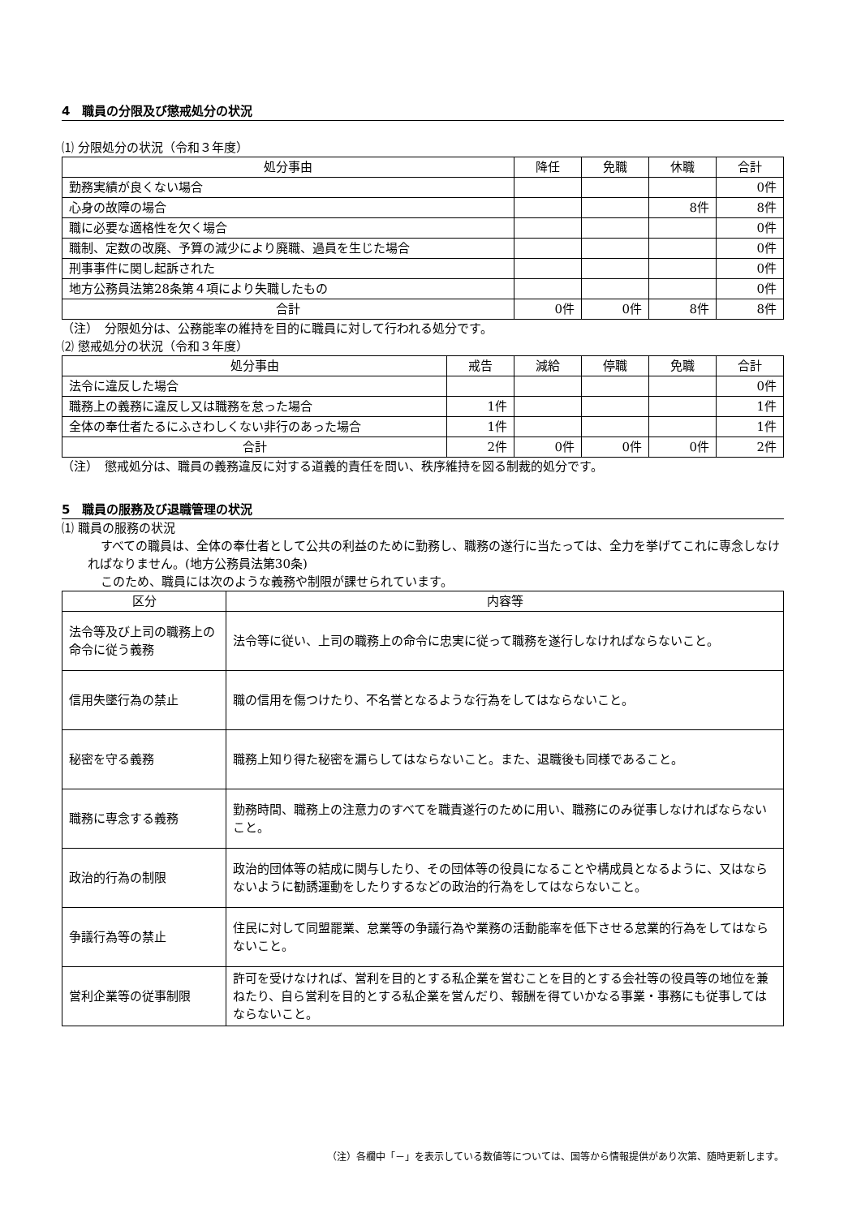4　職員の分限及び懲戒処分の状況
⑴ 分限処分の状況（令和３年度）
| 処分事由 | 降任 | 免職 | 休職 | 合計 |
| --- | --- | --- | --- | --- |
| 勤務実績が良くない場合 | | | | 0件 |
| 心身の故障の場合 | | | 8件 | 8件 |
| 職に必要な適格性を欠く場合 | | | | 0件 |
| 職制、定数の改廃、予算の減少により廃職、過員を生じた場合 | | | | 0件 |
| 刑事事件に関し起訴された | | | | 0件 |
| 地方公務員法第28条第４項により失職したもの | | | | 0件 |
| 合計 | 0件 | 0件 | 8件 | 8件 |
（注）　分限処分は、公務能率の維持を目的に職員に対して行われる処分です。
⑵ 懲戒処分の状況（令和３年度）
| 処分事由 | 戒告 | 減給 | 停職 | 免職 | 合計 |
| --- | --- | --- | --- | --- | --- |
| 法令に違反した場合 | | | | | 0件 |
| 職務上の義務に違反し又は職務を怠った場合 | 1件 | | | | 1件 |
| 全体の奉仕者たるにふさわしくない非行のあった場合 | 1件 | | | | 1件 |
| 合計 | 2件 | 0件 | 0件 | 0件 | 2件 |
（注）　懲戒処分は、職員の義務違反に対する道義的責任を問い、秩序維持を図る制裁的処分です。
5　職員の服務及び退職管理の状況
⑴ 職員の服務の状況
すべての職員は、全体の奉仕者として公共の利益のために勤務し、職務の遂行に当たっては、全力を挙げてこれに専念しなければなりません。(地方公務員法第30条)
このため、職員には次のような義務や制限が課せられています。
| 区分 | 内容等 |
| --- | --- |
| 法令等及び上司の職務上の命令に従う義務 | 法令等に従い、上司の職務上の命令に忠実に従って職務を遂行しなければならないこと。 |
| 信用失墜行為の禁止 | 職の信用を傷つけたり、不名誉となるような行為をしてはならないこと。 |
| 秘密を守る義務 | 職務上知り得た秘密を漏らしてはならないこと。また、退職後も同様であること。 |
| 職務に専念する義務 | 勤務時間、職務上の注意力のすべてを職責遂行のために用い、職務にのみ従事しなければならないこと。 |
| 政治的行為の制限 | 政治的団体等の結成に関与したり、その団体等の役員になることや構成員となるように、又はならないように勧誘運動をしたりするなどの政治的行為をしてはならないこと。 |
| 争議行為等の禁止 | 住民に対して同盟罷業、怠業等の争議行為や業務の活動能率を低下させる怠業的行為をしてはならないこと。 |
| 営利企業等の従事制限 | 許可を受けなければ、営利を目的とする私企業を営むことを目的とする会社等の役員等の地位を兼ねたり、自ら営利を目的とする私企業を営んだり、報酬を得ていかなる事業・事務にも従事してはならないこと。 |
（注）各欄中「－」を表示している数値等については、国等から情報提供があり次第、随時更新します。